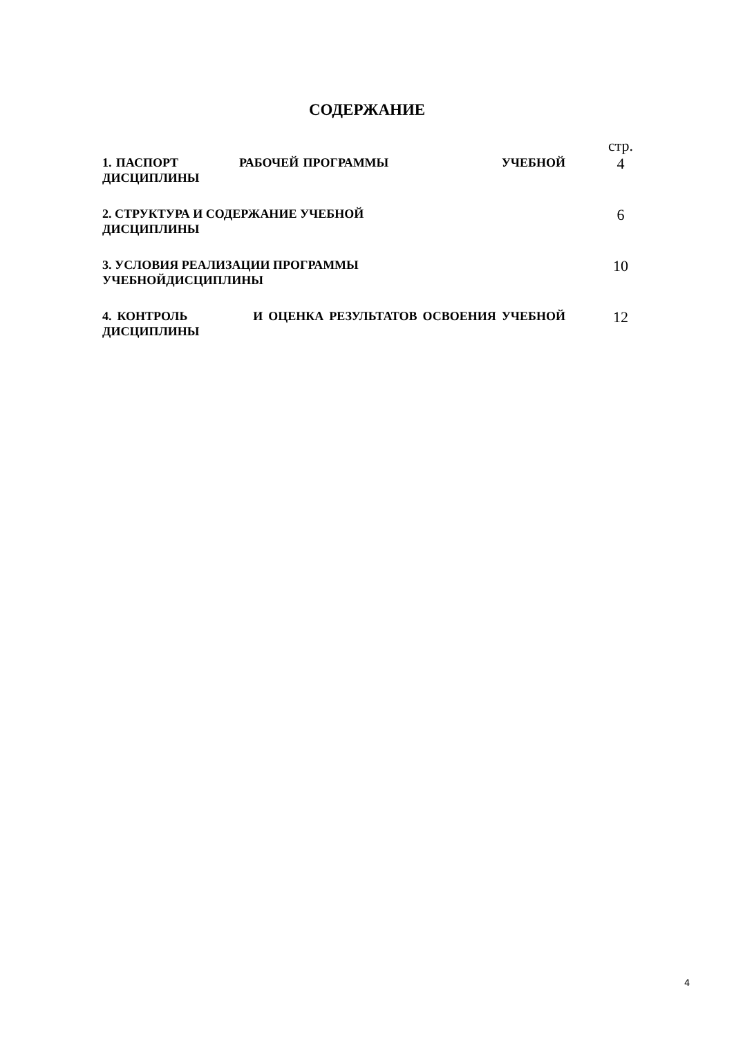СОДЕРЖАНИЕ
| | стр. |
| 1. ПАСПОРТ РАБОЧЕЙ ПРОГРАММЫ УЧЕБНОЙ ДИСЦИПЛИНЫ | 4 |
| 2. СТРУКТУРА И СОДЕРЖАНИЕ УЧЕБНОЙ ДИСЦИПЛИНЫ | 6 |
| 3. УСЛОВИЯ РЕАЛИЗАЦИИ ПРОГРАММЫ УЧЕБНОЙДИСЦИПЛИНЫ | 10 |
| 4. КОНТРОЛЬ И ОЦЕНКА РЕЗУЛЬТАТОВ ОСВОЕНИЯ УЧЕБНОЙ ДИСЦИПЛИНЫ | 12 |
4